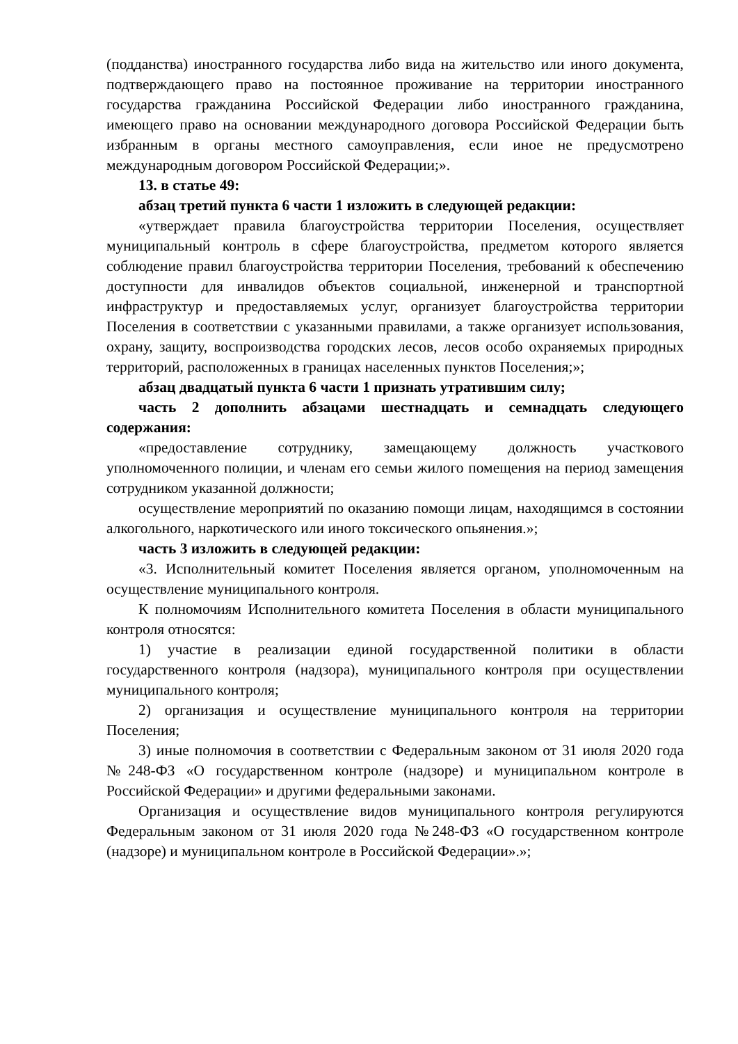(подданства) иностранного государства либо вида на жительство или иного документа, подтверждающего право на постоянное проживание на территории иностранного государства гражданина Российской Федерации либо иностранного гражданина, имеющего право на основании международного договора Российской Федерации быть избранным в органы местного самоуправления, если иное не предусмотрено международным договором Российской Федерации;».
13. в статье 49:
абзац третий пункта 6 части 1 изложить в следующей редакции:
«утверждает правила благоустройства территории Поселения, осуществляет муниципальный контроль в сфере благоустройства, предметом которого является соблюдение правил благоустройства территории Поселения, требований к обеспечению доступности для инвалидов объектов социальной, инженерной и транспортной инфраструктур и предоставляемых услуг, организует благоустройства территории Поселения в соответствии с указанными правилами, а также организует использования, охрану, защиту, воспроизводства городских лесов, лесов особо охраняемых природных территорий, расположенных в границах населенных пунктов Поселения;»;
абзац двадцатый пункта 6 части 1 признать утратившим силу;
часть 2 дополнить абзацами шестнадцать и семнадцать следующего содержания:
«предоставление сотруднику, замещающему должность участкового уполномоченного полиции, и членам его семьи жилого помещения на период замещения сотрудником указанной должности;
осуществление мероприятий по оказанию помощи лицам, находящимся в состоянии алкогольного, наркотического или иного токсического опьянения.»;
часть 3 изложить в следующей редакции:
«3. Исполнительный комитет Поселения является органом, уполномоченным на осуществление муниципального контроля.
К полномочиям Исполнительного комитета Поселения в области муниципального контроля относятся:
1) участие в реализации единой государственной политики в области государственного контроля (надзора), муниципального контроля при осуществлении муниципального контроля;
2) организация и осуществление муниципального контроля на территории Поселения;
3) иные полномочия в соответствии с Федеральным законом от 31 июля 2020 года №248-ФЗ «О государственном контроле (надзоре) и муниципальном контроле в Российской Федерации» и другими федеральными законами.
Организация и осуществление видов муниципального контроля регулируются Федеральным законом от 31 июля 2020 года №248-ФЗ «О государственном контроле (надзоре) и муниципальном контроле в Российской Федерации».»;